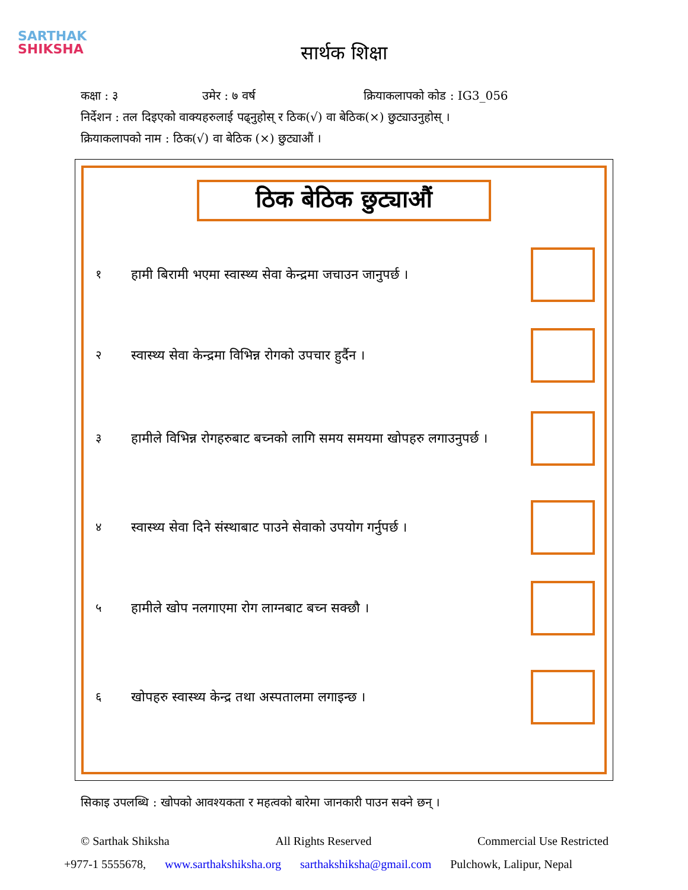SARTHAK
SHIKSHA
सार्थक शिक्षा
कक्षा : ३ उमेर : ७ वर्ष क्रियाकलापको कोड : IG3_056
निर्देशन : तल दिइएको वाक्यहरुलाई पढ्नुहोस् र ठिक(√) वा बेठिक(×) छुट्याउनुहोस् ।
क्रियाकलापको नाम : ठिक(√) वा बेठिक (×) छुट्याऔं ।
ठिक बेठिक छुट्याऔं
१ हामी बिरामी भएमा स्वास्थ्य सेवा केन्द्रमा जचाउन जानुपर्छ ।
२ स्वास्थ्य सेवा केन्द्रमा विभिन्न रोगको उपचार हुर्दैन ।
३ हामीले विभिन्न रोगहरुबाट बच्नको लागि समय समयमा खोपहरु लगाउनुपर्छ ।
४ स्वास्थ्य सेवा दिने संस्थाबाट पाउने सेवाको उपयोग गर्नुपर्छ ।
५ हामीले खोप नलगाएमा रोग लाग्नबाट बच्न सक्छौ ।
६ खोपहरु स्वास्थ्य केन्द्र तथा अस्पतालमा लगाइन्छ ।
सिकाइ उपलब्धि : खोपको आवश्यकता र महत्वको बारेमा जानकारी पाउन सक्ने छन् ।
© Sarthak Shiksha All Rights Reserved Commercial Use Restricted
+977-1 5555678, www.sarthakshiksha.org sarthakshiksha@gmail.com Pulchowk, Lalipur, Nepal